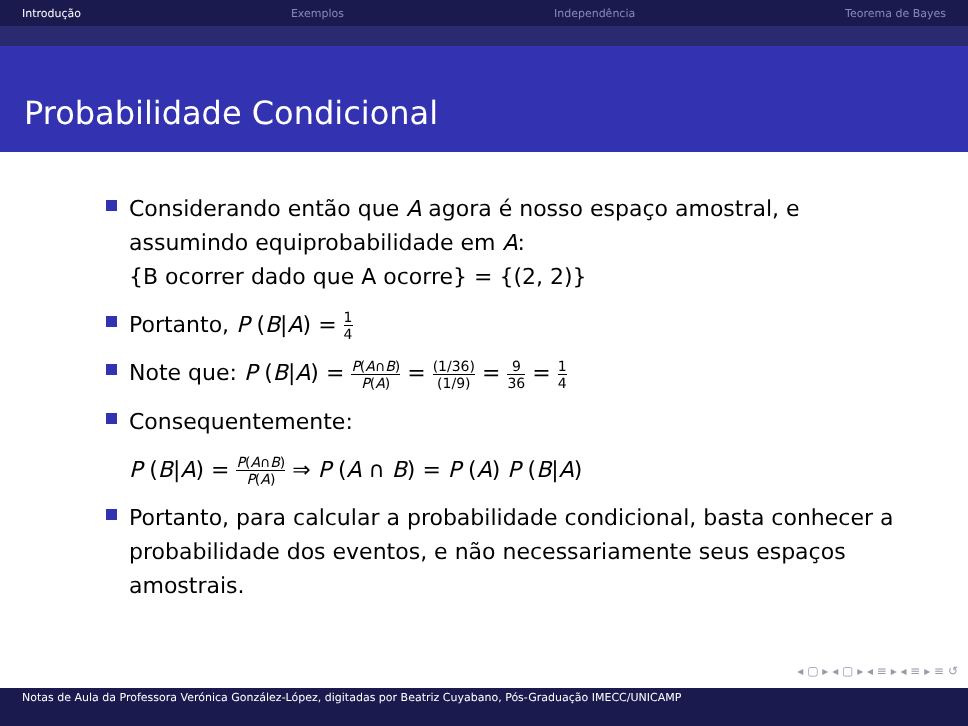Introdução Exemplos Independência Teorema de Bayes
Probabilidade Condicional
Considerando então que A agora é nosso espaço amostral, e
assumindo equiprobabilidade em A:
{B ocorrer dado que A ocorre} = {(2, 2)}
Portanto, P (B|A) = 1 4
Note que: P (B|A) = P(A∩B) P(A) = (1/36) (1/9) = 9 36 = 1 4
Consequentemente:
P (B|A) = P(A∩B) P(A) ⇒ P (A ∩ B) = P (A) P (B|A)
Portanto, para calcular a probabilidade condicional, basta conhecer a
probabilidade dos eventos, e não necessariamente seus espaços
amostrais.
◂ ▢ ▸ ◂ ▢ ▸ ◂ ≡ ▸ ◂ ≡ ▸ ≡ ↺
Notas de Aula da Professora Verónica González-López, digitadas por Beatriz Cuyabano, Pós-Graduação IMECC/UNICAMP